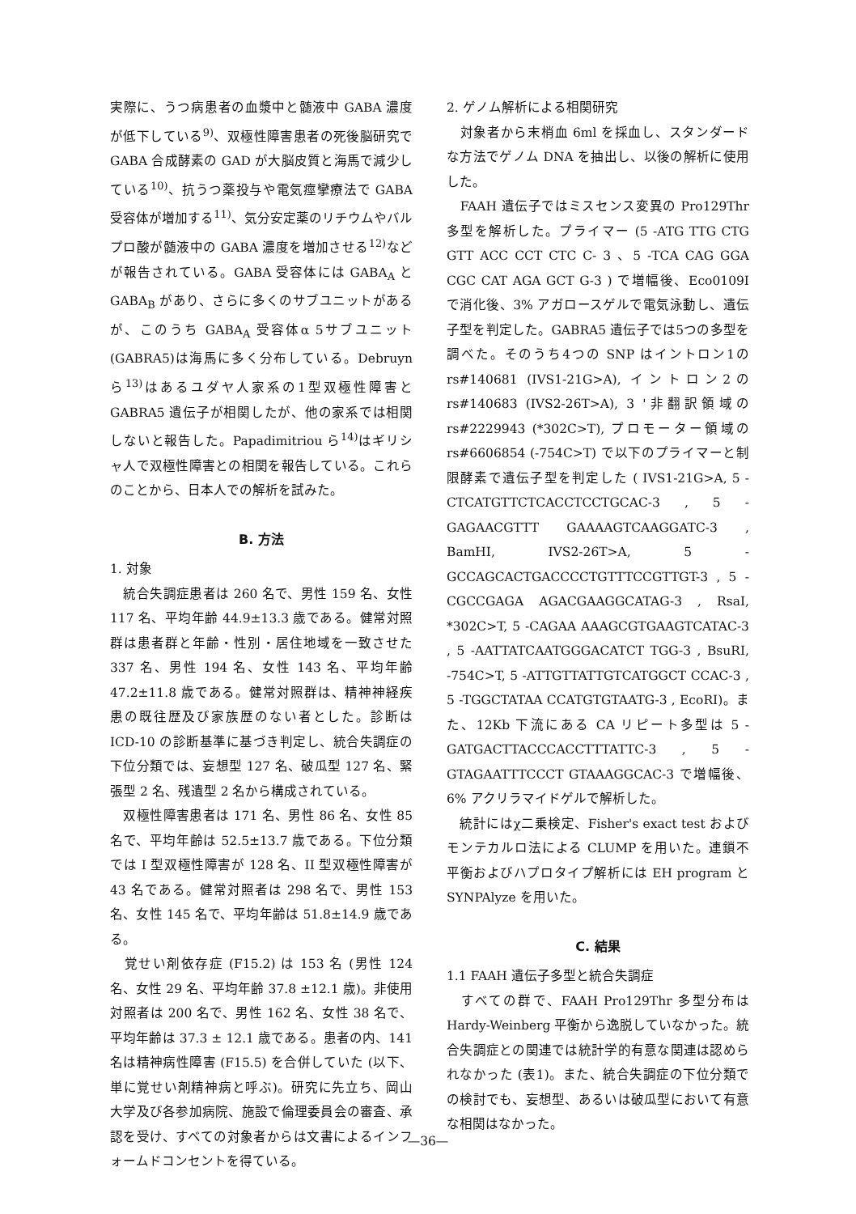実際に、うつ病患者の血漿中と髄液中 GABA 濃度が低下している<sup>9)</sup>、双極性障害患者の死後脳研究で GABA 合成酵素の GAD が大脳皮質と海馬で減少している<sup>10)</sup>、抗うつ薬投与や電気痙攣療法で GABA 受容体が増加する<sup>11)</sup>、気分安定薬のリチウムやバルプロ酸が髄液中の GABA 濃度を増加させる<sup>12)</sup>などが報告されている。GABA 受容体には GABA<sub>A</sub> と GABA<sub>B</sub> があり、さらに多くのサブユニットがあるが、このうち GABA<sub>A</sub> 受容体α 5サブユニット(GABRA5)は海馬に多く分布している。Debruyn ら<sup>13)</sup>はあるユダヤ人家系の1型双極性障害と GABRA5 遺伝子が相関したが、他の家系では相関しないと報告した。Papadimitriou ら<sup>14)</sup>はギリシャ人で双極性障害との相関を報告している。これらのことから、日本人での解析を試みた。
B. 方法
1. 対象
　統合失調症患者は 260 名で、男性 159 名、女性 117 名、平均年齢 44.9±13.3 歳である。健常対照群は患者群と年齢・性別・居住地域を一致させた 337 名、男性 194 名、女性 143 名、平均年齢 47.2±11.8 歳である。健常対照群は、精神神経疾患の既往歴及び家族歴のない者とした。診断は ICD-10 の診断基準に基づき判定し、統合失調症の下位分類では、妄想型 127 名、破瓜型 127 名、緊張型 2 名、残遺型 2 名から構成されている。
　双極性障害患者は 171 名、男性 86 名、女性 85 名で、平均年齢は 52.5±13.7 歳である。下位分類では I 型双極性障害が 128 名、II 型双極性障害が 43 名である。健常対照者は 298 名で、男性 153 名、女性 145 名で、平均年齢は 51.8±14.9 歳である。
　覚せい剤依存症 (F15.2) は 153 名 (男性 124 名、女性 29 名、平均年齢 37.8 ±12.1 歳)。非使用対照者は 200 名で、男性 162 名、女性 38 名で、平均年齢は 37.3 ± 12.1 歳である。患者の内、141 名は精神病性障害 (F15.5) を合併していた (以下、単に覚せい剤精神病と呼ぶ)。研究に先立ち、岡山大学及び各参加病院、施設で倫理委員会の審査、承認を受け、すべての対象者からは文書によるインフォームドコンセントを得ている。
2. ゲノム解析による相関研究
　対象者から末梢血 6ml を採血し、スタンダードな方法でゲノム DNA を抽出し、以後の解析に使用した。
　FAAH 遺伝子ではミスセンス変異の Pro129Thr 多型を解析した。プライマー (5 -ATG TTG CTG GTT ACC CCT CTC C- 3 、5 -TCA CAG GGA CGC CAT AGA GCT G-3 ) で増幅後、Eco0109I で消化後、3% アガロースゲルで電気泳動し、遺伝子型を判定した。GABRA5 遺伝子では5つの多型を調べた。そのうち4つの SNP はイントロン1の rs#140681 (IVS1-21G>A), イントロン2の rs#140683 (IVS2-26T>A), 3 '非翻訳領域の rs#2229943 (*302C>T), プロモーター領域の rs#6606854 (-754C>T) で以下のプライマーと制限酵素で遺伝子型を判定した ( IVS1-21G>A, 5 -CTCATGTTCTCACCTCCTGCAC-3 , 5 -GAGAACGTTT GAAAAGTCAAGGATC-3 , BamHI, IVS2-26T>A, 5 -GCCAGCACTGACCCCTGTTTCCGTTGT-3 , 5 -CGCCGAGA AGACGAAGGCATAG-3 , RsaI, *302C>T, 5 -CAGAA AAAGCGTGAAGTCATAC-3 , 5 -AATTATCAATGGGACATCT TGG-3 , BsuRI, -754C>T, 5 -ATTGTTATTGTCATGGCT CCAC-3 , 5 -TGGCTATAA CCATGTGTAATG-3 , EcoRI)。また、12Kb 下流にある CA リピート多型は 5 -GATGACTTACCCACCTTTATTC-3 , 5 -GTAGAATTTCCCT GTAAAGGCAC-3 で増幅後、6% アクリラマイドゲルで解析した。
　統計にはχ二乗検定、Fisher's exact test およびモンテカルロ法による CLUMP を用いた。連鎖不平衡およびハプロタイプ解析には EH program と SYNPAlyze を用いた。
C. 結果
1.1 FAAH 遺伝子多型と統合失調症
　すべての群で、FAAH Pro129Thr 多型分布は Hardy-Weinberg 平衡から逸脱していなかった。統合失調症との関連では統計学的有意な関連は認められなかった (表1)。また、統合失調症の下位分類での検討でも、妄想型、あるいは破瓜型において有意な相関はなかった。
—36—